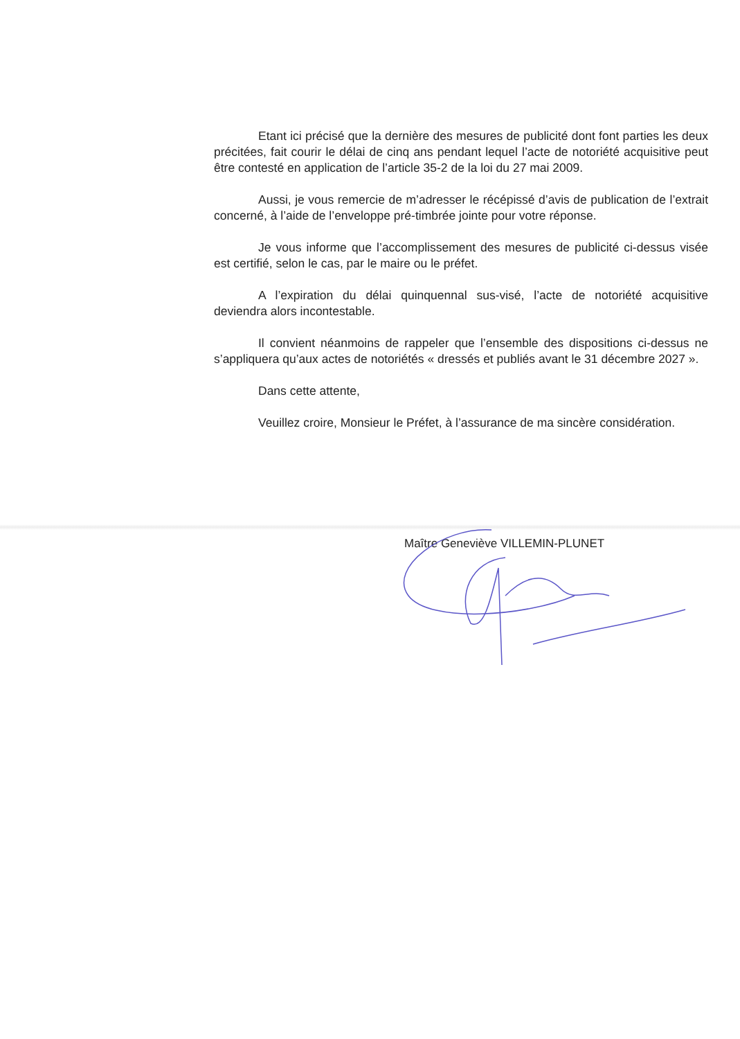Etant ici précisé que la dernière des mesures de publicité dont font parties les deux précitées, fait courir le délai de cinq ans pendant lequel l’acte de notoriété acquisitive peut être contesté en application de l’article 35-2 de la loi du 27 mai 2009.
Aussi, je vous remercie de m’adresser le récépissé d’avis de publication de l’extrait concerné, à l’aide de l’enveloppe pré-timbrée jointe pour votre réponse.
Je vous informe que l’accomplissement des mesures de publicité ci-dessus visée est certifié, selon le cas, par le maire ou le préfet.
A l’expiration du délai quinquennal sus-visé, l’acte de notoriété acquisitive deviendra alors incontestable.
Il convient néanmoins de rappeler que l’ensemble des dispositions ci-dessus ne s’appliquera qu’aux actes de notoriétés « dressés et publiés avant le 31 décembre 2027 ».
Dans cette attente,
Veuillez croire, Monsieur le Préfet, à l’assurance de ma sincère considération.
Maître Geneviève VILLEMIN-PLUNET